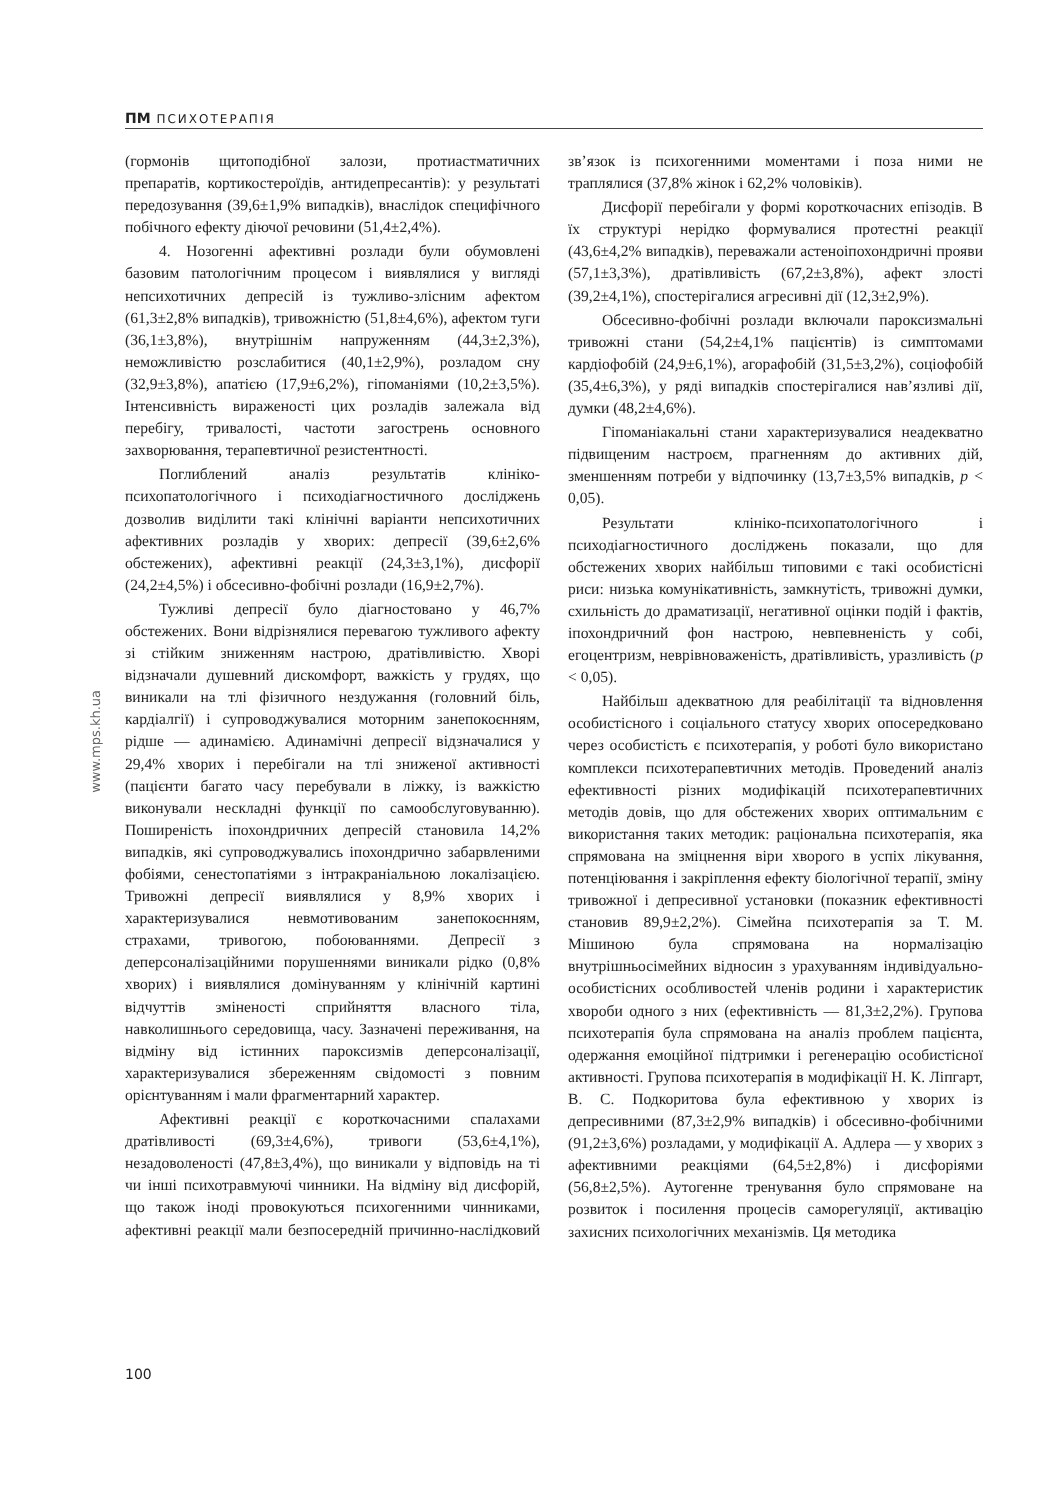ПМ ПСИХОТЕРАПІЯ
www.mps.kh.ua
(гормонів щитоподібної залози, протиастматичних препаратів, кортикостероїдів, антидепресантів): у результаті передозування (39,6±1,9% випадків), внаслідок специфічного побічного ефекту діючої речовини (51,4±2,4%).
4. Нозогенні афективні розлади були обумовлені базовим патологічним процесом і виявлялися у вигляді непсихотичних депресій із тужливо-злісним афектом (61,3±2,8% випадків), тривожністю (51,8±4,6%), афектом туги (36,1±3,8%), внутрішнім напруженням (44,3±2,3%), неможливістю розслабитися (40,1±2,9%), розладом сну (32,9±3,8%), апатією (17,9±6,2%), гіпоманіями (10,2±3,5%). Інтенсивність вираженості цих розладів залежала від перебігу, тривалості, частоти загострень основного захворювання, терапевтичної резистентності.
Поглиблений аналіз результатів клініко-психопатологічного і психодіагностичного досліджень дозволив виділити такі клінічні варіанти непсихотичних афективних розладів у хворих: депресії (39,6±2,6% обстежених), афективні реакції (24,3±3,1%), дисфорії (24,2±4,5%) і обсесивно-фобічні розлади (16,9±2,7%).
Тужливі депресії було діагностовано у 46,7% обстежених. Вони відрізнялися перевагою тужливого афекту зі стійким зниженням настрою, дратівливістю. Хворі відзначали душевний дискомфорт, важкість у грудях, що виникали на тлі фізичного нездужання (головний біль, кардіалгії) і супроводжувалися моторним занепокоєнням, рідше — адинамією. Адинамічні депресії відзначалися у 29,4% хворих і перебігали на тлі зниженої активності (пацієнти багато часу перебували в ліжку, із важкістю виконували нескладні функції по самообслуговуванню). Поширеність іпохондричних депресій становила 14,2% випадків, які супроводжувались іпохондрично забарвленими фобіями, сенестопатіями з інтракраніальною локалізацією. Тривожні депресії виявлялися у 8,9% хворих і характеризувалися невмотивованим занепокоєнням, страхами, тривогою, побоюваннями. Депресії з деперсоналізаційними порушеннями виникали рідко (0,8% хворих) і виявлялися домінуванням у клінічній картині відчуттів зміненості сприйняття власного тіла, навколишнього середовища, часу. Зазначені переживання, на відміну від істинних пароксизмів деперсоналізації, характеризувалися збереженням свідомості з повним орієнтуванням і мали фрагментарний характер.
Афективні реакції є короткочасними спалахами дратівливості (69,3±4,6%), тривоги (53,6±4,1%), незадоволеності (47,8±3,4%), що виникали у відповідь на ті чи інші психотравмуючі чинники. На відміну від дисфорій, що також іноді провокуються психогенними чинниками, афективні реакції мали безпосередній причинно-наслідковий зв’язок із психогенними моментами і поза ними не траплялися (37,8% жінок і 62,2% чоловіків).
Дисфорії перебігали у формі короткочасних епізодів. В їх структурі нерідко формувалися протестні реакції (43,6±4,2% випадків), переважали астеноіпохондричні прояви (57,1±3,3%), дратівливість (67,2±3,8%), афект злості (39,2±4,1%), спостерігалися агресивні дії (12,3±2,9%).
Обсесивно-фобічні розлади включали пароксизмальні тривожні стани (54,2±4,1% пацієнтів) із симптомами кардіофобій (24,9±6,1%), агорафобій (31,5±3,2%), соціофобій (35,4±6,3%), у ряді випадків спостерігалися нав’язливі дії, думки (48,2±4,6%).
Гіпоманіакальні стани характеризувалися неадекватно підвищеним настроєм, прагненням до активних дій, зменшенням потреби у відпочинку (13,7±3,5% випадків, p < 0,05).
Результати клініко-психопатологічного і психодіагностичного досліджень показали, що для обстежених хворих найбільш типовими є такі особистісні риси: низька комунікативність, замкнутість, тривожні думки, схильність до драматизації, негативної оцінки подій і фактів, іпохондричний фон настрою, невпевненість у собі, егоцентризм, неврівноваженість, дратівливість, уразливість (p < 0,05).
Найбільш адекватною для реабілітації та відновлення особистісного і соціального статусу хворих опосередковано через особистість є психотерапія, у роботі було використано комплекси психотерапевтичних методів. Проведений аналіз ефективності різних модифікацій психотерапевтичних методів довів, що для обстежених хворих оптимальним є використання таких методик: раціональна психотерапія, яка спрямована на зміцнення віри хворого в успіх лікування, потенціювання і закріплення ефекту біологічної терапії, зміну тривожної і депресивної установки (показник ефективності становив 89,9±2,2%). Сімейна психотерапія за Т. М. Мішиною була спрямована на нормалізацію внутрішньосімейних відносин з урахуванням індивідуально-особистісних особливостей членів родини і характеристик хвороби одного з них (ефективність — 81,3±2,2%). Групова психотерапія була спрямована на аналіз проблем пацієнта, одержання емоційної підтримки і регенерацію особистісної активності. Групова психотерапія в модифікації Н. К. Ліпгарт, В. С. Подкоритова була ефективною у хворих із депресивними (87,3±2,9% випадків) і обсесивно-фобічними (91,2±3,6%) розладами, у модифікації А. Адлера — у хворих з афективними реакціями (64,5±2,8%) і дисфоріями (56,8±2,5%). Аутогенне тренування було спрямоване на розвиток і посилення процесів саморегуляції, активацію захисних психологічних механізмів. Ця методика
100